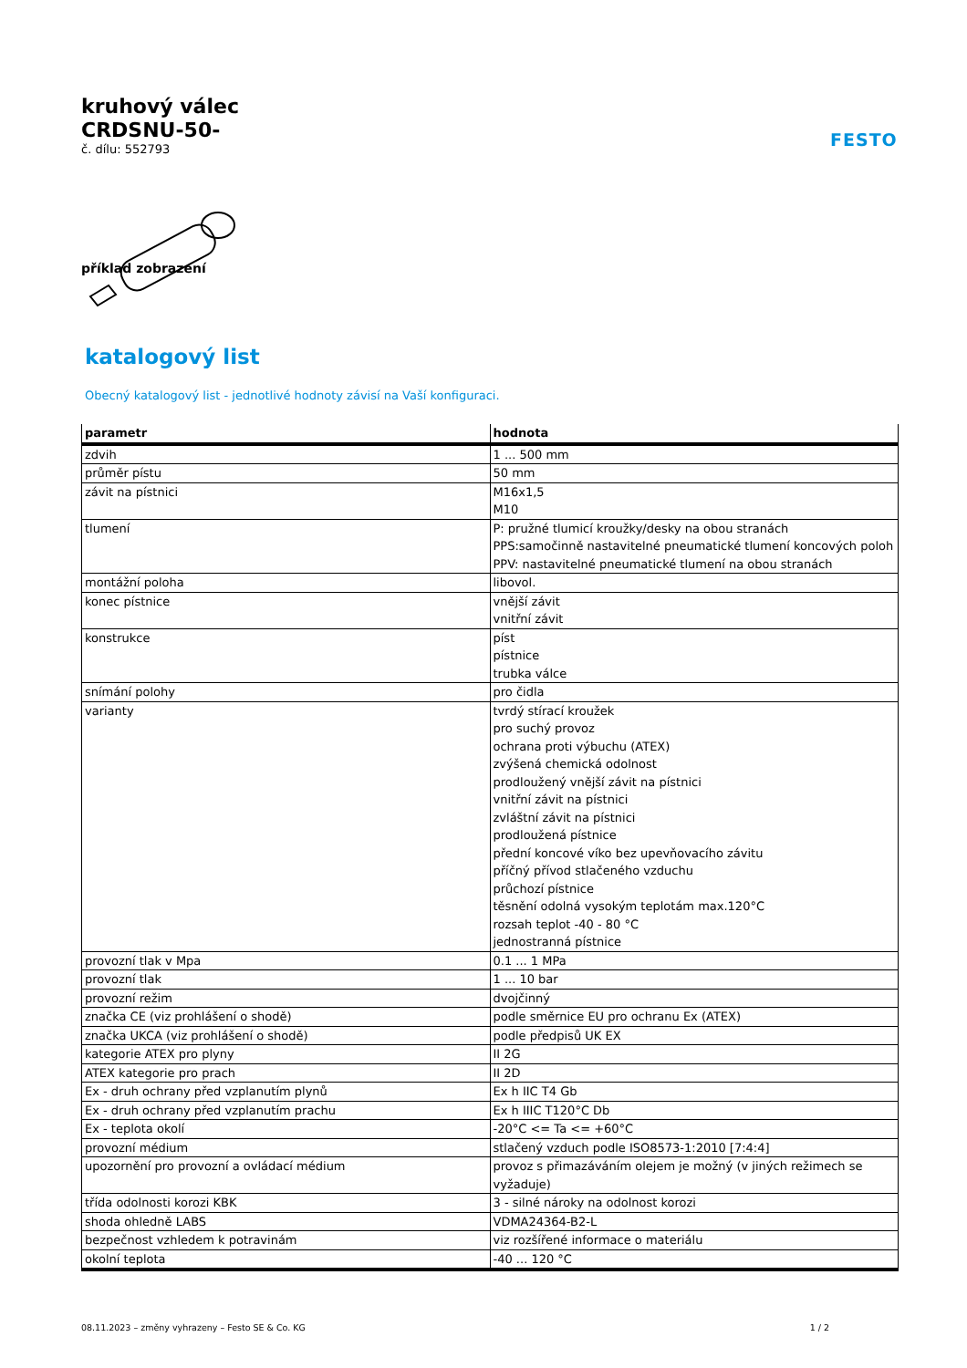kruhový válec
CRDSNU-50-
č. dílu: 552793
FESTO
příklad zobrazení
katalogový list
Obecný katalogový list - jednotlivé hodnoty závisí na Vaší konfiguraci.
| parametr | hodnota |
| --- | --- |
| zdvih | 1 ... 500 mm |
| průměr pístu | 50 mm |
| závit na pístnici | M16x1,5 M10 |
| tlumení | P: pružné tlumicí kroužky/desky na obou stranách PPS:samočinně nastavitelné pneumatické tlumení koncových poloh PPV: nastavitelné pneumatické tlumení na obou stranách |
| montážní poloha | libovol. |
| konec pístnice | vnější závit vnitřní závit |
| konstrukce | píst pístnice trubka válce |
| snímání polohy | pro čidla |
| varianty | tvrdý stírací kroužek pro suchý provoz ochrana proti výbuchu (ATEX) zvýšená chemická odolnost prodloužený vnější závit na pístnici vnitřní závit na pístnici zvláštní závit na pístnici prodloužená pístnice přední koncové víko bez upevňovacího závitu příčný přívod stlačeného vzduchu průchozí pístnice těsnění odolná vysokým teplotám max.120°C rozsah teplot -40 - 80 °C jednostranná pístnice |
| provozní tlak v Mpa | 0.1 ... 1 MPa |
| provozní tlak | 1 ... 10 bar |
| provozní režim | dvojčinný |
| značka CE (viz prohlášení o shodě) | podle směrnice EU pro ochranu Ex (ATEX) |
| značka UKCA (viz prohlášení o shodě) | podle předpisů UK EX |
| kategorie ATEX pro plyny | II 2G |
| ATEX kategorie pro prach | II 2D |
| Ex - druh ochrany před vzplanutím plynů | Ex h IIC T4 Gb |
| Ex - druh ochrany před vzplanutím prachu | Ex h IIIC T120°C Db |
| Ex - teplota okolí | -20°C <= Ta <= +60°C |
| provozní médium | stlačený vzduch podle ISO8573-1:2010 [7:4:4] |
| upozornění pro provozní a ovládací médium | provoz s přimazáváním olejem je možný (v jiných režimech se vyžaduje) |
| třída odolnosti korozi KBK | 3 - silné nároky na odolnost korozi |
| shoda ohledně LABS | VDMA24364-B2-L |
| bezpečnost vzhledem k potravinám | viz rozšířené informace o materiálu |
| okolní teplota | -40 ... 120 °C |
08.11.2023 – změny vyhrazeny – Festo SE & Co. KG 1 / 2